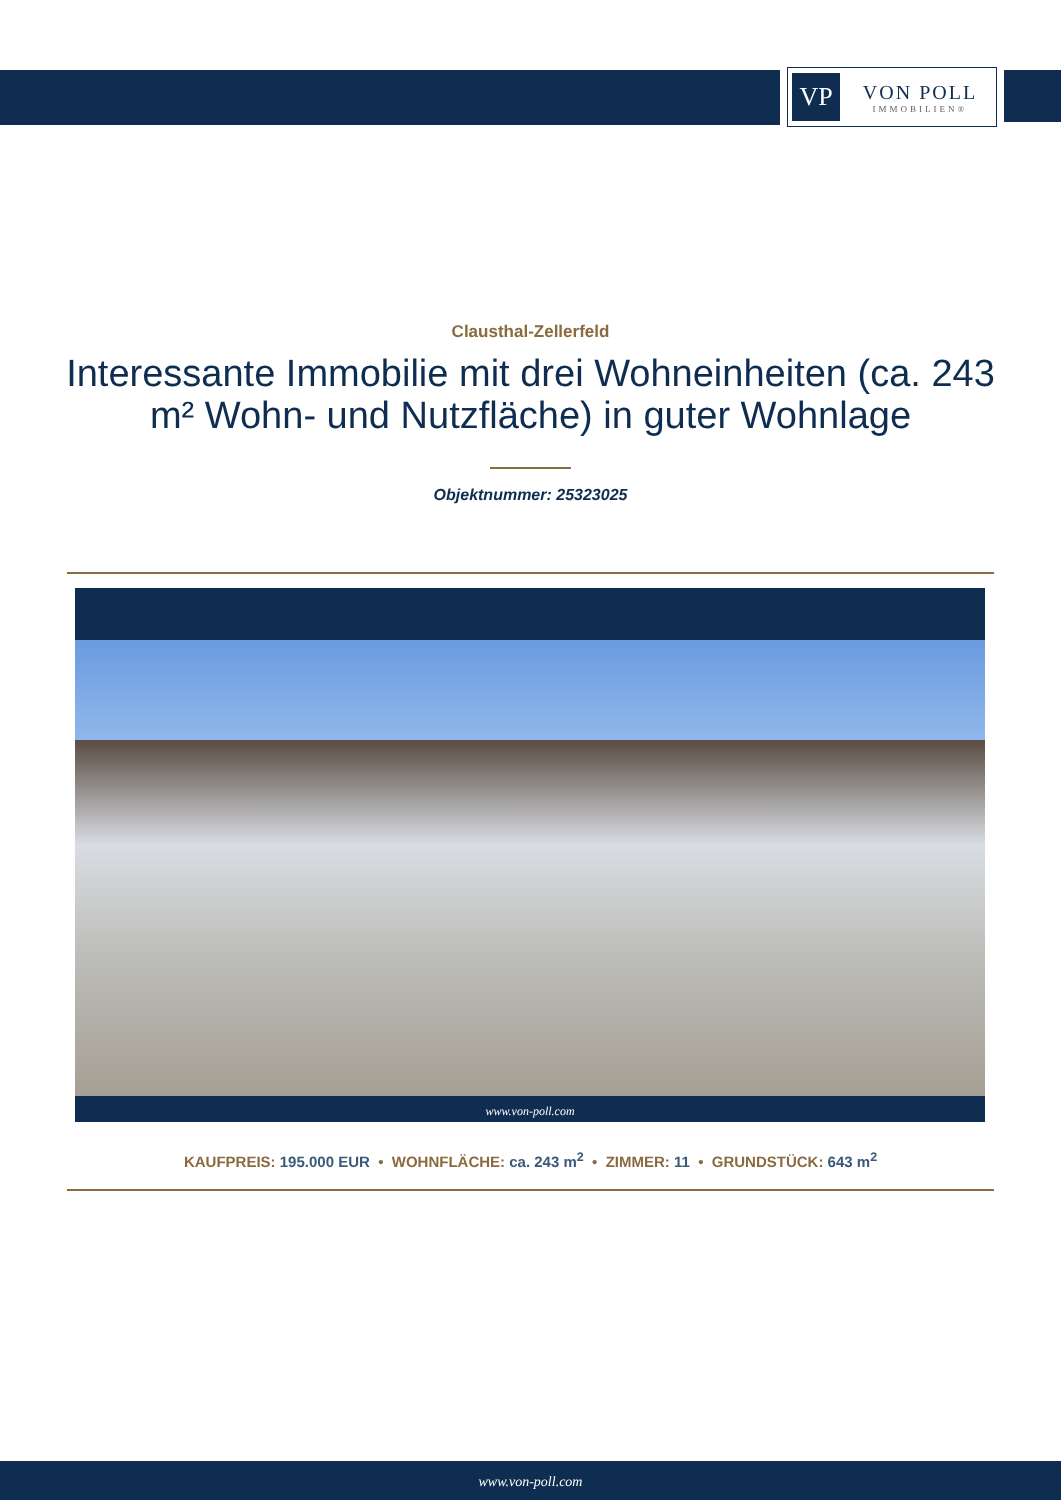VP
VON POLL
IMMOBILIEN®
Clausthal-Zellerfeld
Interessante Immobilie mit drei Wohneinheiten (ca. 243 m² Wohn- und Nutzfläche) in guter Wohnlage
Objektnummer: 25323025
www.von-poll.com
KAUFPREIS: 195.000 EUR • WOHNFLÄCHE: ca. 243 m<sup>2</sup> • ZIMMER: 11 • GRUNDSTÜCK: 643 m<sup>2</sup>
www.von-poll.com